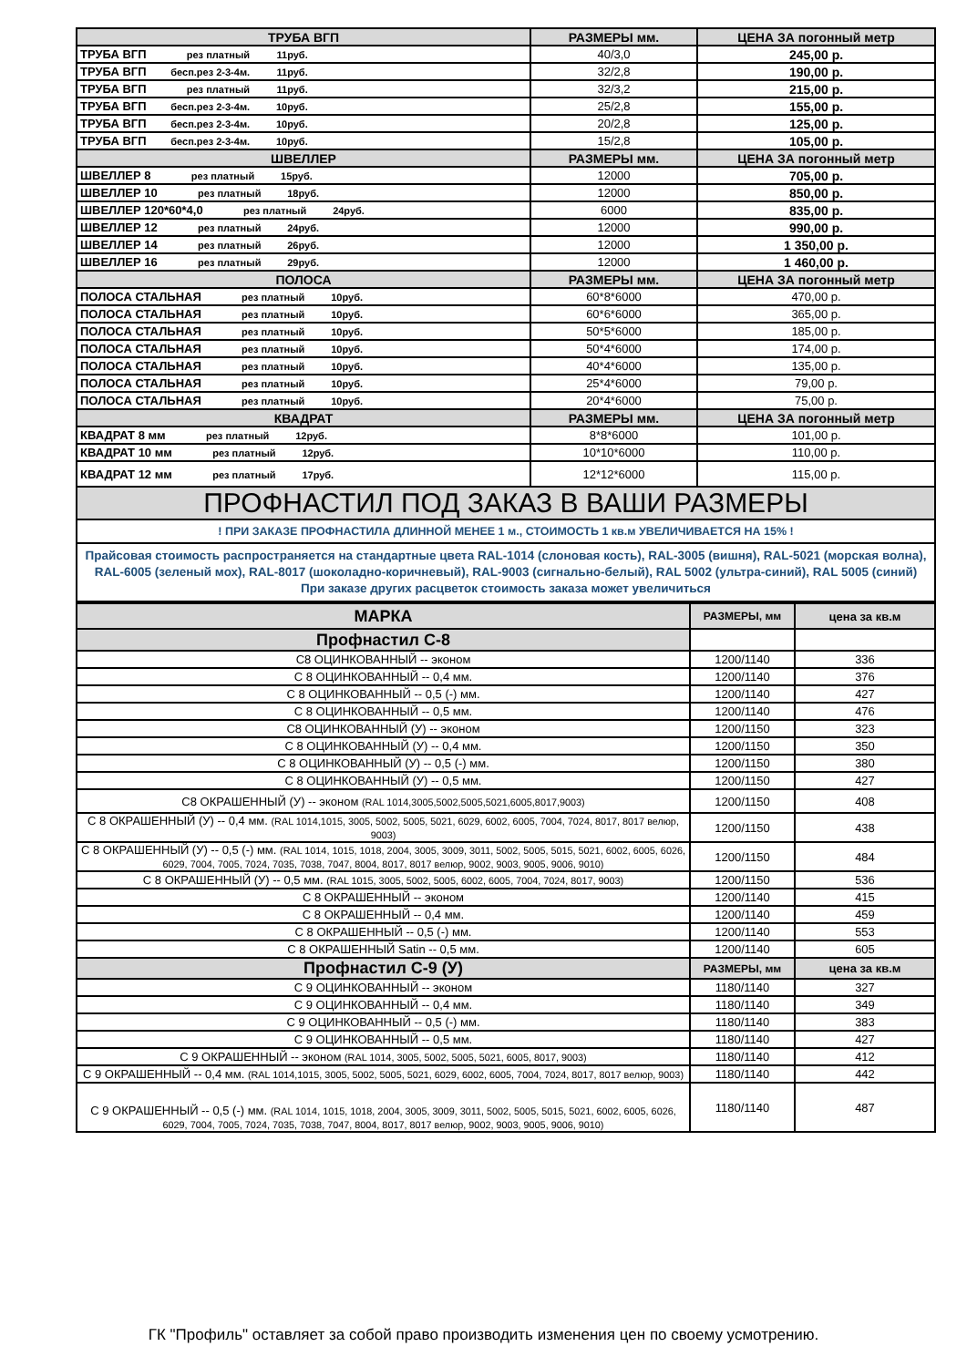| ТРУБА ВГП | РАЗМЕРЫ мм. | ЦЕНА ЗА погонный метр |
| --- | --- | --- |
| ТРУБА ВГП рез платный 11руб. | 40/3,0 | 245,00 р. |
| ТРУБА ВГП бесп.рез 2-3-4м. 11руб. | 32/2,8 | 190,00 р. |
| ТРУБА ВГП рез платный 11руб. | 32/3,2 | 215,00 р. |
| ТРУБА ВГП бесп.рез 2-3-4м. 10руб. | 25/2,8 | 155,00 р. |
| ТРУБА ВГП бесп.рез 2-3-4м. 10руб. | 20/2,8 | 125,00 р. |
| ТРУБА ВГП бесп.рез 2-3-4м. 10руб. | 15/2,8 | 105,00 р. |
| ШВЕЛЛЕР | РАЗМЕРЫ мм. | ЦЕНА ЗА погонный метр |
| ШВЕЛЛЕР 8 рез платный 15руб. | 12000 | 705,00 р. |
| ШВЕЛЛЕР 10 рез платный 18руб. | 12000 | 850,00 р. |
| ШВЕЛЛЕР 120*60*4,0 рез платный 24руб. | 6000 | 835,00 р. |
| ШВЕЛЛЕР 12 рез платный 24руб. | 12000 | 990,00 р. |
| ШВЕЛЛЕР 14 рез платный 26руб. | 12000 | 1 350,00 р. |
| ШВЕЛЛЕР 16 рез платный 29руб. | 12000 | 1 460,00 р. |
| ПОЛОСА | РАЗМЕРЫ мм. | ЦЕНА ЗА погонный метр |
| ПОЛОСА СТАЛЬНАЯ рез платный 10руб. | 60*8*6000 | 470,00 р. |
| ПОЛОСА СТАЛЬНАЯ рез платный 10руб. | 60*6*6000 | 365,00 р. |
| ПОЛОСА СТАЛЬНАЯ рез платный 10руб. | 50*5*6000 | 185,00 р. |
| ПОЛОСА СТАЛЬНАЯ рез платный 10руб. | 50*4*6000 | 174,00 р. |
| ПОЛОСА СТАЛЬНАЯ рез платный 10руб. | 40*4*6000 | 135,00 р. |
| ПОЛОСА СТАЛЬНАЯ рез платный 10руб. | 25*4*6000 | 79,00 р. |
| ПОЛОСА СТАЛЬНАЯ рез платный 10руб. | 20*4*6000 | 75,00 р. |
| КВАДРАТ | РАЗМЕРЫ мм. | ЦЕНА ЗА погонный метр |
| КВАДРАТ 8 мм рез платный 12руб. | 8*8*6000 | 101,00 р. |
| КВАДРАТ 10 мм рез платный 12руб. | 10*10*6000 | 110,00 р. |
| КВАДРАТ 12 мм рез платный 17руб. | 12*12*6000 | 115,00 р. |
| ПРОФНАСТИЛ ПОД ЗАКАЗ В ВАШИ РАЗМЕРЫ | | |
| ! ПРИ ЗАКАЗЕ ПРОФНАСТИЛА ДЛИННОЙ МЕНЕЕ 1 м., СТОИМОСТЬ 1 кв.м УВЕЛИЧИВАЕТСЯ НА 15% ! | | |
| Прайсовая стоимость распространяется на стандартные цвета RAL-1014 (слоновая кость), RAL-3005 (вишня), RAL-5021 (морская волна), RAL-6005 (зеленый мох), RAL-8017 (шоколадно-коричневый), RAL-9003 (сигнально-белый), RAL 5002 (ультра-синий), RAL 5005 (синий) При заказе других расцветок стоимость заказа может увеличиться | | |
| МАРКА | РАЗМЕРЫ, мм | цена за кв.м |
| --- | --- | --- |
| Профнастил С-8 | | |
| С8 ОЦИНКОВАННЫЙ -- эконом | 1200/1140 | 336 |
| С 8 ОЦИНКОВАННЫЙ -- 0,4 мм. | 1200/1140 | 376 |
| С 8 ОЦИНКОВАННЫЙ -- 0,5 (-) мм. | 1200/1140 | 427 |
| С 8 ОЦИНКОВАННЫЙ -- 0,5 мм. | 1200/1140 | 476 |
| С8 ОЦИНКОВАННЫЙ (У) -- эконом | 1200/1150 | 323 |
| С 8 ОЦИНКОВАННЫЙ (У) -- 0,4 мм. | 1200/1150 | 350 |
| С 8 ОЦИНКОВАННЫЙ (У) -- 0,5 (-) мм. | 1200/1150 | 380 |
| С 8 ОЦИНКОВАННЫЙ (У) -- 0,5 мм. | 1200/1150 | 427 |
| С8 ОКРАШЕННЫЙ (У) -- эконом (RAL 1014,3005,5002,5005,5021,6005,8017,9003) | 1200/1150 | 408 |
| С 8 ОКРАШЕННЫЙ (У) -- 0,4 мм. (RAL 1014,1015, 3005, 5002, 5005, 5021, 6029, 6002, 6005, 7004, 7024, 8017, 8017 велюр, 9003) | 1200/1150 | 438 |
| С 8 ОКРАШЕННЫЙ (У) -- 0,5 (-) мм. (RAL 1014, 1015, 1018, 2004, 3005, 3009, 3011, 5002, 5005, 5015, 5021, 6002, 6005, 6026, 6029, 7004, 7005, 7024, 7035, 7038, 7047, 8004, 8017, 8017 велюр, 9002, 9003, 9005, 9006, 9010) | 1200/1150 | 484 |
| С 8 ОКРАШЕННЫЙ (У) -- 0,5 мм. (RAL 1015, 3005, 5002, 5005, 6002, 6005, 7004, 7024, 8017, 9003) | 1200/1150 | 536 |
| С 8 ОКРАШЕННЫЙ -- эконом | 1200/1140 | 415 |
| С 8 ОКРАШЕННЫЙ -- 0,4 мм. | 1200/1140 | 459 |
| С 8 ОКРАШЕННЫЙ -- 0,5 (-) мм. | 1200/1140 | 553 |
| С 8 ОКРАШЕННЫЙ Satin -- 0,5 мм. | 1200/1140 | 605 |
| Профнастил С-9 (У) | РАЗМЕРЫ, мм | цена за кв.м |
| С 9 ОЦИНКОВАННЫЙ -- эконом | 1180/1140 | 327 |
| С 9 ОЦИНКОВАННЫЙ -- 0,4 мм. | 1180/1140 | 349 |
| С 9 ОЦИНКОВАННЫЙ -- 0,5 (-) мм. | 1180/1140 | 383 |
| С 9 ОЦИНКОВАННЫЙ -- 0,5 мм. | 1180/1140 | 427 |
| С 9 ОКРАШЕННЫЙ -- эконом (RAL 1014, 3005, 5002, 5005, 5021, 6005, 8017, 9003) | 1180/1140 | 412 |
| С 9 ОКРАШЕННЫЙ -- 0,4 мм. (RAL 1014,1015, 3005, 5002, 5005, 5021, 6029, 6002, 6005, 7004, 7024, 8017, 8017 велюр, 9003) | 1180/1140 | 442 |
| С 9 ОКРАШЕННЫЙ -- 0,5 (-) мм. (RAL 1014, 1015, 1018, 2004, 3005, 3009, 3011, 5002, 5005, 5015, 5021, 6002, 6005, 6026, 6029, 7004, 7005, 7024, 7035, 7038, 7047, 8004, 8017, 8017 велюр, 9002, 9003, 9005, 9006, 9010) | 1180/1140 | 487 |
ГК "Профиль" оставляет за собой право производить изменения цен по своему усмотрению.